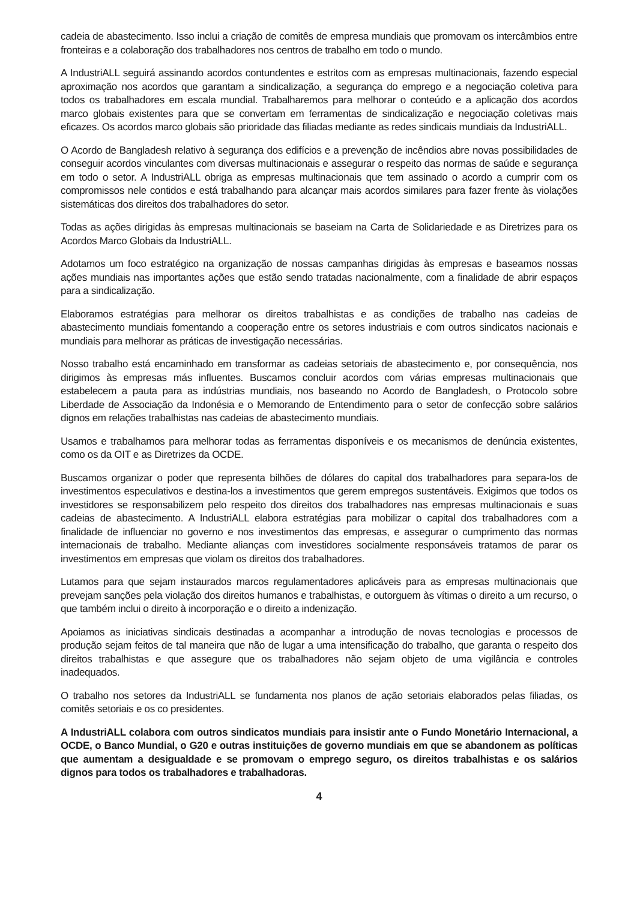cadeia de abastecimento. Isso inclui a criação de comitês de empresa mundiais que promovam os intercâmbios entre fronteiras e a colaboração dos trabalhadores nos centros de trabalho em todo o mundo.
A IndustriALL seguirá assinando acordos contundentes e estritos com as empresas multinacionais, fazendo especial aproximação nos acordos que garantam a sindicalização, a segurança do emprego e a negociação coletiva para todos os trabalhadores em escala mundial. Trabalharemos para melhorar o conteúdo e a aplicação dos acordos marco globais existentes para que se convertam em ferramentas de sindicalização e negociação coletivas mais eficazes. Os acordos marco globais são prioridade das filiadas mediante as redes sindicais mundiais da IndustriALL.
O Acordo de Bangladesh relativo à segurança dos edifícios e a prevenção de incêndios abre novas possibilidades de conseguir acordos vinculantes com diversas multinacionais e assegurar o respeito das normas de saúde e segurança em todo o setor. A IndustriALL obriga as empresas multinacionais que tem assinado o acordo a cumprir com os compromissos nele contidos e está trabalhando para alcançar mais acordos similares para fazer frente às violações sistemáticas dos direitos dos trabalhadores do setor.
Todas as ações dirigidas às empresas multinacionais se baseiam na Carta de Solidariedade e as Diretrizes para os Acordos Marco Globais da IndustriALL.
Adotamos um foco estratégico na organização de nossas campanhas dirigidas às empresas e baseamos nossas ações mundiais nas importantes ações que estão sendo tratadas nacionalmente, com a finalidade de abrir espaços para a sindicalização.
Elaboramos estratégias para melhorar os direitos trabalhistas e as condições de trabalho nas cadeias de abastecimento mundiais fomentando a cooperação entre os setores industriais e com outros sindicatos nacionais e mundiais para melhorar as práticas de investigação necessárias.
Nosso trabalho está encaminhado em transformar as cadeias setoriais de abastecimento e, por consequência, nos dirigimos às empresas más influentes. Buscamos concluir acordos com várias empresas multinacionais que estabelecem a pauta para as indústrias mundiais, nos baseando no Acordo de Bangladesh, o Protocolo sobre Liberdade de Associação da Indonésia e o Memorando de Entendimento para o setor de confecção sobre salários dignos em relações trabalhistas nas cadeias de abastecimento mundiais.
Usamos e trabalhamos para melhorar todas as ferramentas disponíveis e os mecanismos de denúncia existentes, como os da OIT e as Diretrizes da OCDE.
Buscamos organizar o poder que representa bilhões de dólares do capital dos trabalhadores para separa-los de investimentos especulativos e destina-los a investimentos que gerem empregos sustentáveis. Exigimos que todos os investidores se responsabilizem pelo respeito dos direitos dos trabalhadores nas empresas multinacionais e suas cadeias de abastecimento. A IndustriALL elabora estratégias para mobilizar o capital dos trabalhadores com a finalidade de influenciar no governo e nos investimentos das empresas, e assegurar o cumprimento das normas internacionais de trabalho. Mediante alianças com investidores socialmente responsáveis tratamos de parar os investimentos em empresas que violam os direitos dos trabalhadores.
Lutamos para que sejam instaurados marcos regulamentadores aplicáveis para as empresas multinacionais que prevejam sanções pela violação dos direitos humanos e trabalhistas, e outorguem às vítimas o direito a um recurso, o que também inclui o direito à incorporação e o direito a indenização.
Apoiamos as iniciativas sindicais destinadas a acompanhar a introdução de novas tecnologias e processos de produção sejam feitos de tal maneira que não de lugar a uma intensificação do trabalho, que garanta o respeito dos direitos trabalhistas e que assegure que os trabalhadores não sejam objeto de uma vigilância e controles inadequados.
O trabalho nos setores da IndustriALL se fundamenta nos planos de ação setoriais elaborados pelas filiadas, os comitês setoriais e os co presidentes.
A IndustriALL colabora com outros sindicatos mundiais para insistir ante o Fundo Monetário Internacional, a OCDE, o Banco Mundial, o G20 e outras instituições de governo mundiais em que se abandonem as políticas que aumentam a desigualdade e se promovam o emprego seguro, os direitos trabalhistas e os salários dignos para todos os trabalhadores e trabalhadoras.
4